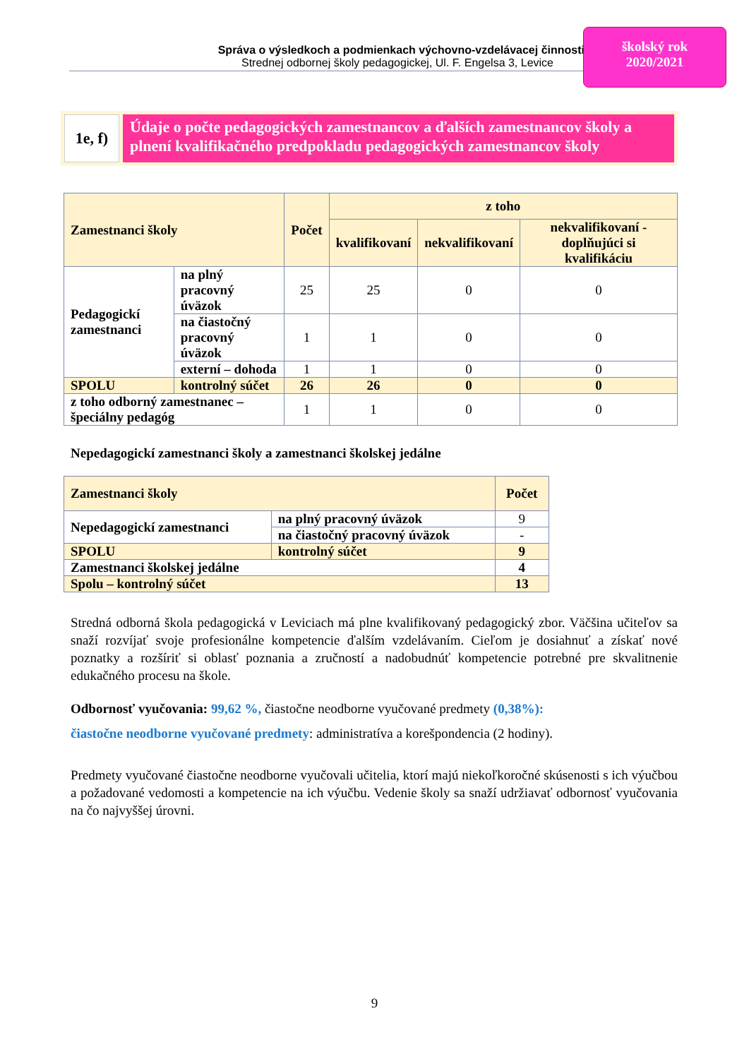Správa o výsledkoch a podmienkach výchovno-vzdelávacej činnosti
Strednej odbornej školy pedagogickej, Ul. F. Engelsa 3, Levice
školský rok
2020/2021
1e, f)
Údaje o počte pedagogických zamestnancov a ďalších zamestnancov školy a plnení kvalifikačného predpokladu pedagogických zamestnancov školy
| Zamestnanci školy | | Počet | z toho | | |
| | | | kvalifikovaní | nekvalifikovaní | nekvalifikovaní - doplňujúci si kvalifikáciu |
| Pedagogickí zamestnanci | na plný pracovný úväzok | 25 | 25 | 0 | 0 |
| | na čiastočný pracovný úväzok | 1 | 1 | 0 | 0 |
| | externí – dohoda | 1 | 1 | 0 | 0 |
| SPOLU | kontrolný súčet | 26 | 26 | 0 | 0 |
| z toho odborný zamestnanec – špeciálny pedagóg | | 1 | 1 | 0 | 0 |
Nepedagogickí zamestnanci školy a zamestnanci školskej jedálne
| Zamestnanci školy | | Počet |
| Nepedagogickí zamestnanci | na plný pracovný úväzok | 9 |
| | na čiastočný pracovný úväzok | - |
| SPOLU | kontrolný súčet | 9 |
| Zamestnanci školskej jedálne | | 4 |
| Spolu – kontrolný súčet | | 13 |
Stredná odborná škola pedagogická v Leviciach má plne kvalifikovaný pedagogický zbor. Väčšina učiteľov sa snaží rozvíjať svoje profesionálne kompetencie ďalším vzdelávaním. Cieľom je dosiahnuť a získať nové poznatky a rozšíriť si oblasť poznania a zručností a nadobudnúť kompetencie potrebné pre skvalitnenie edukačného procesu na škole.
Odbornosť vyučovania: 99,62 %, čiastočne neodborne vyučované predmety (0,38%):
čiastočne neodborne vyučované predmety: administratíva a korešpondencia (2 hodiny).
Predmety vyučované čiastočne neodborne vyučovali učitelia, ktorí majú niekoľkoročné skúsenosti s ich výučbou a požadované vedomosti a kompetencie na ich výučbu. Vedenie školy sa snaží udržiavať odbornosť vyučovania na čo najvyššej úrovni.
9